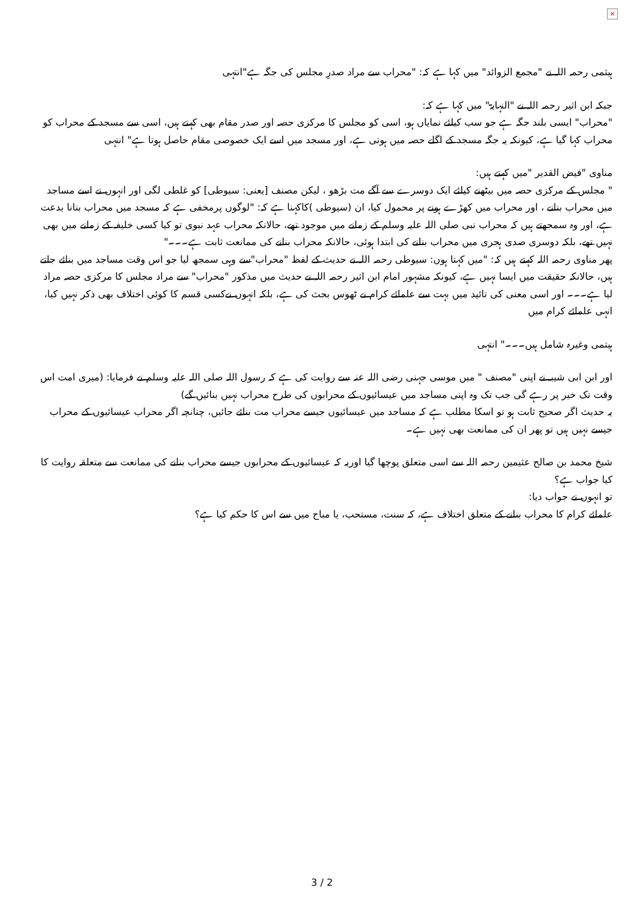×
ہیثمی رحمہ اللہ نے "مجمع الزوائد" میں کہا ہے کہ: "محراب سے مراد صدرِ مجلس کی جگہ ہے"انتہی
جبکہ ابن اثیر رحمہ اللہ نے "النہایۃ" میں کہا ہے کہ:
"محراب" ایسی بلند جگہ ہے جو سب کیلئے نمایاں ہو، اسی کو مجلس کا مرکزی حصہ اور صدر مقام بھی کہتے ہیں، اسی سے مسجد کے محراب کو محراب کہا گیا ہے، کیونکہ یہ جگہ مسجد کے اگلے حصہ میں ہوتی ہے، اور مسجد میں اسے ایک خصوصی مقام حاصل ہوتا ہے" انتہی
مناوی "فیض القدیر "میں کہتے ہیں:
" مجلس کے مرکزی حصہ میں بیٹھنے کیلئے ایک دوسرے سے آگے مت بڑھو ، لیکن مصنف [یعنی: سیوطی] کو غلطی لگی اور انہوں نے اسے مساجد میں محراب بنانے ، اور محراب میں کھڑے ہونے پر محمول کیا، ان (سیوطی )کاکہنا ہے کہ: "لوگوں پرمخفی ہے کہ مسجد میں محراب بنانا بدعت ہے، اور وہ سمجھتے ہیں کہ محراب نبی صلی اللہ علیہ وسلم کے زمانے میں موجود تھے، حالانکہ محراب عہد نبوی تو کیا کسی خلیفہ کے زمانے میں بھی نہیں تھے، بلکہ دوسری صدی ہجری میں محراب بنانے کی ابتدا ہوئی، حالانکہ محراب بنانے کی ممانعت ثابت ہے۔۔۔"
پھر مناوی رحمہ اللہ کہتے ہیں کہ: "میں کہتا ہوں: سیوطی رحمہ اللہ نے حدیث کے لفظ "محراب"سے وہی سمجھ لیا جو اس وقت مساجد میں بنائے جاتے ہیں، حالانکہ حقیقت میں ایسا نہیں ہے، کیونکہ مشہور امام ابن اثیر رحمہ اللہ نے حدیث میں مذکور "محراب" سے مراد مجلس کا مرکزی حصہ مراد لیا ہے۔۔۔ اور اسی معنی کی تائید میں بہت سے علمائے کرام نے ٹھوس بحث کی ہے، بلکہ انہوں نےکسی قسم کا کوئی اختلاف بھی ذکر نہیں کیا، انہی علمائے کرام میں
ہیتمی وغیرہ شامل ہیں۔۔۔" انتہی
اور ابن ابی شیبہ نے اپنی "مصنف " میں موسی جہنی رضی اللہ عنہ سے روایت کی ہے کہ رسول اللہ صلی اللہ علیہ وسلم نے فرمایا: (میری امت اس وقت تک خیر پر رہے گی جب تک وہ اپنی مساجد میں عیسائیوں کے محرابوں کی طرح محراب نہیں بنائیں گے)
یہ حدیث اگر صحیح ثابت ہو تو اسکا مطلب ہے کہ مساجد میں عیسائیوں جیسے محراب مت بنائے جائیں، چنانچہ اگر محراب عیسائیوں کے محراب جیسے نہیں ہیں تو پھر ان کی ممانعت بھی نہیں ہے۔
شیخ محمد بن صالح عثیمین رحمہ اللہ سے اسی متعلق پوچھا گیا اوریہ کہ عیسائیوں کے محرابوں جیسے محراب بنانے کی ممانعت سے متعلقہ روایت کا کیا جواب ہے؟
تو انہوں نے جواب دیا:
علمائے کرام کا محراب بنانے کے متعلق اختلاف ہے، کہ سنت، مستحب، یا مباح میں سے اس کا حکم کیا ہے؟
3 / 2